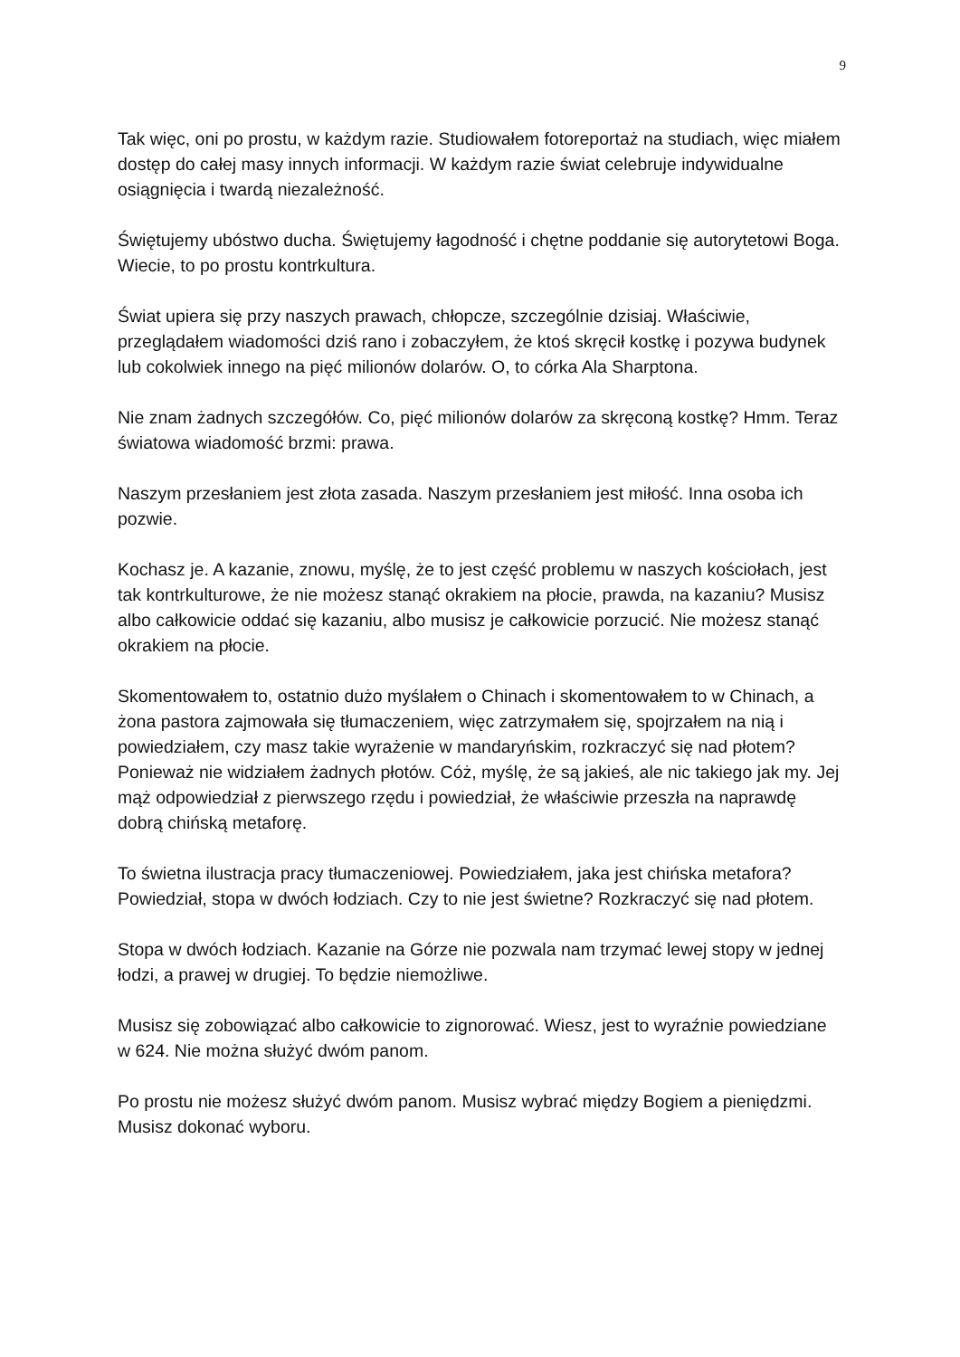9
Tak więc, oni po prostu, w każdym razie. Studiowałem fotoreportaż na studiach, więc miałem dostęp do całej masy innych informacji. W każdym razie świat celebruje indywidualne osiągnięcia i twardą niezależność.
Świętujemy ubóstwo ducha. Świętujemy łagodność i chętne poddanie się autorytetowi Boga. Wiecie, to po prostu kontrkultura.
Świat upiera się przy naszych prawach, chłopcze, szczególnie dzisiaj. Właściwie, przeglądałem wiadomości dziś rano i zobaczyłem, że ktoś skręcił kostkę i pozywa budynek lub cokolwiek innego na pięć milionów dolarów. O, to córka Ala Sharptona.
Nie znam żadnych szczegółów. Co, pięć milionów dolarów za skręconą kostkę? Hmm. Teraz światowa wiadomość brzmi: prawa.
Naszym przesłaniem jest złota zasada. Naszym przesłaniem jest miłość. Inna osoba ich pozwie.
Kochasz je. A kazanie, znowu, myślę, że to jest część problemu w naszych kościołach, jest tak kontrkulturowe, że nie możesz stanąć okrakiem na płocie, prawda, na kazaniu? Musisz albo całkowicie oddać się kazaniu, albo musisz je całkowicie porzucić. Nie możesz stanąć okrakiem na płocie.
Skomentowałem to, ostatnio dużo myślałem o Chinach i skomentowałem to w Chinach, a żona pastora zajmowała się tłumaczeniem, więc zatrzymałem się, spojrzałem na nią i powiedziałem, czy masz takie wyrażenie w mandaryńskim, rozkraczyć się nad płotem? Ponieważ nie widziałem żadnych płotów. Cóż, myślę, że są jakieś, ale nic takiego jak my. Jej mąż odpowiedział z pierwszego rzędu i powiedział, że właściwie przeszła na naprawdę dobrą chińską metaforę.
To świetna ilustracja pracy tłumaczeniowej. Powiedziałem, jaka jest chińska metafora? Powiedział, stopa w dwóch łodziach. Czy to nie jest świetne? Rozkraczyć się nad płotem.
Stopa w dwóch łodziach. Kazanie na Górze nie pozwala nam trzymać lewej stopy w jednej łodzi, a prawej w drugiej. To będzie niemożliwe.
Musisz się zobowiązać albo całkowicie to zignorować. Wiesz, jest to wyraźnie powiedziane w 624. Nie można służyć dwóm panom.
Po prostu nie możesz służyć dwóm panom. Musisz wybrać między Bogiem a pieniędzmi. Musisz dokonać wyboru.